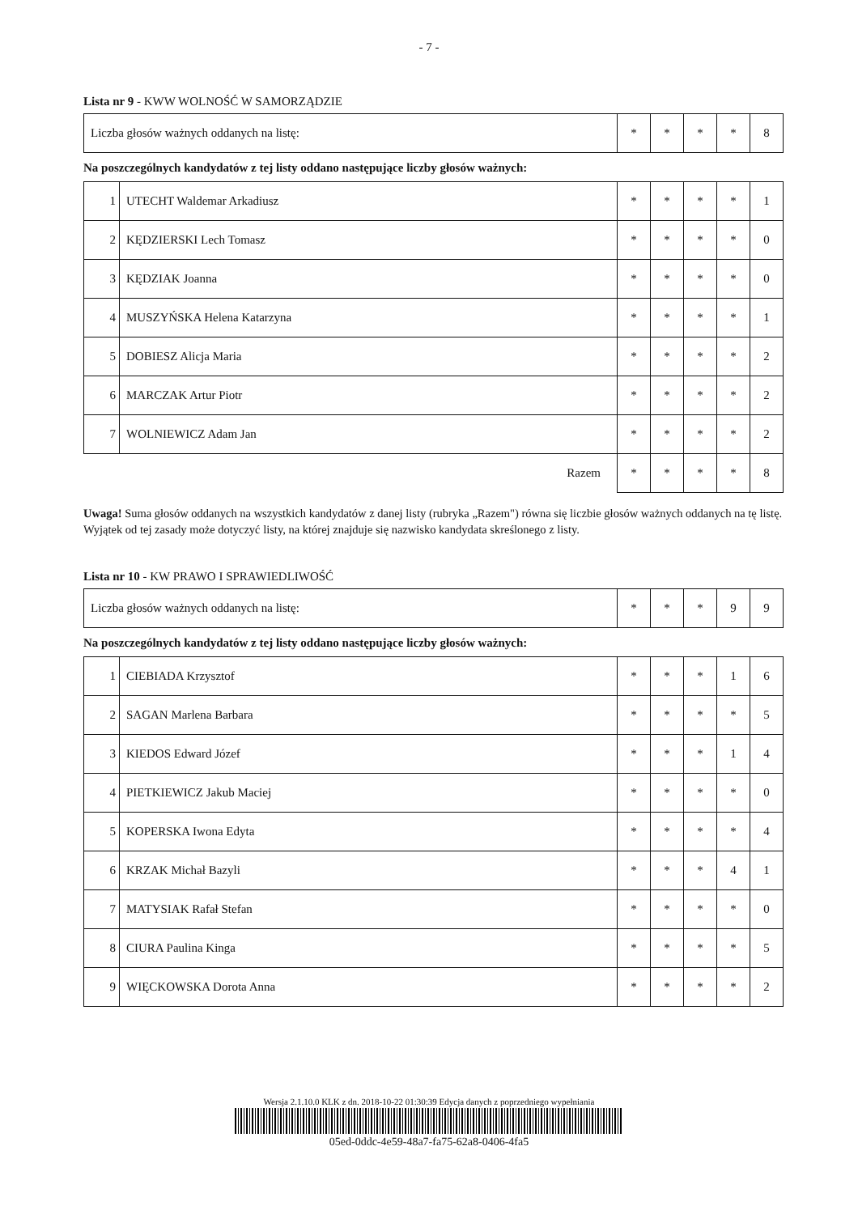- 7 -
Lista nr 9 - KWW WOLNOŚĆ W SAMORZĄDZIE
| Liczba głosów ważnych oddanych na listę: | * | * | * | * | 8 |
Na poszczególnych kandydatów z tej listy oddano następujące liczby głosów ważnych:
| 1 | UTECHT Waldemar Arkadiusz | * | * | * | * | 1 |
| 2 | KĘDZIERSKI Lech Tomasz | * | * | * | * | 0 |
| 3 | KĘDZIAK Joanna | * | * | * | * | 0 |
| 4 | MUSZYŃSKA Helena Katarzyna | * | * | * | * | 1 |
| 5 | DOBIESZ Alicja Maria | * | * | * | * | 2 |
| 6 | MARCZAK Artur Piotr | * | * | * | * | 2 |
| 7 | WOLNIEWICZ Adam Jan | * | * | * | * | 2 |
| Razem | | * | * | * | * | 8 |
Uwaga! Suma głosów oddanych na wszystkich kandydatów z danej listy (rubryka „Razem") równa się liczbie głosów ważnych oddanych na tę listę. Wyjątek od tej zasady może dotyczyć listy, na której znajduje się nazwisko kandydata skreślonego z listy.
Lista nr 10 - KW PRAWO I SPRAWIEDLIWOŚĆ
| Liczba głosów ważnych oddanych na listę: | * | * | * | 9 | 9 |
Na poszczególnych kandydatów z tej listy oddano następujące liczby głosów ważnych:
| 1 | CIEBIADA Krzysztof | * | * | * | 1 | 6 |
| 2 | SAGAN Marlena Barbara | * | * | * | * | 5 |
| 3 | KIEDOS Edward Józef | * | * | * | 1 | 4 |
| 4 | PIETKIEWICZ Jakub Maciej | * | * | * | * | 0 |
| 5 | KOPERSKA Iwona Edyta | * | * | * | * | 4 |
| 6 | KRZAK Michał Bazyli | * | * | * | 4 | 1 |
| 7 | MATYSIAK Rafał Stefan | * | * | * | * | 0 |
| 8 | CIURA Paulina Kinga | * | * | * | * | 5 |
| 9 | WIĘCKOWSKA Dorota Anna | * | * | * | * | 2 |
Wersja 2.1.10.0 KLK z dn. 2018-10-22 01:30:39 Edycja danych z poprzedniego wypełniania
05ed-0ddc-4e59-48a7-fa75-62a8-0406-4fa5